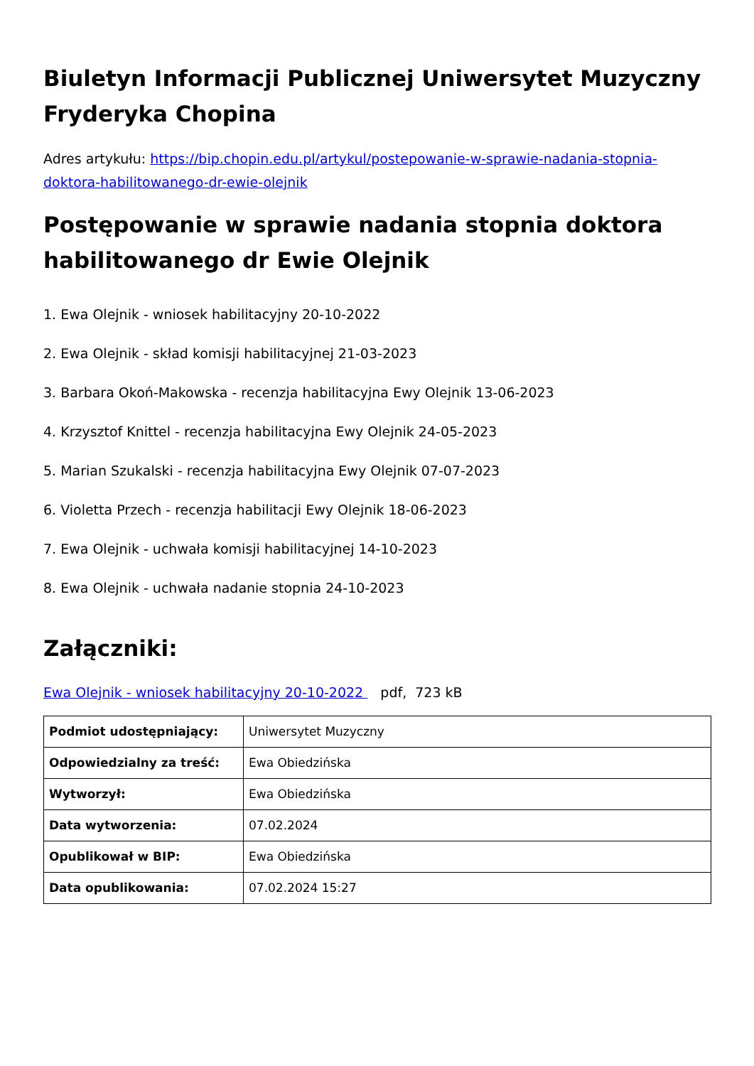Biuletyn Informacji Publicznej Uniwersytet Muzyczny Fryderyka Chopina
Adres artykułu: https://bip.chopin.edu.pl/artykul/postepowanie-w-sprawie-nadania-stopnia-doktora-habilitowanego-dr-ewie-olejnik
Postępowanie w sprawie nadania stopnia doktora habilitowanego dr Ewie Olejnik
1. Ewa Olejnik - wniosek habilitacyjny 20-10-2022
2. Ewa Olejnik - skład komisji habilitacyjnej 21-03-2023
3. Barbara Okoń-Makowska - recenzja habilitacyjna Ewy Olejnik 13-06-2023
4. Krzysztof Knittel - recenzja habilitacyjna Ewy Olejnik 24-05-2023
5. Marian Szukalski - recenzja habilitacyjna Ewy Olejnik 07-07-2023
6. Violetta Przech - recenzja habilitacji Ewy Olejnik 18-06-2023
7. Ewa Olejnik - uchwała komisji habilitacyjnej 14-10-2023
8. Ewa Olejnik - uchwała nadanie stopnia 24-10-2023
Załączniki:
Ewa Olejnik - wniosek habilitacyjny 20-10-2022 pdf, 723 kB
| Podmiot udostępniający: | Uniwersytet Muzyczny |
| Odpowiedzialny za treść: | Ewa Obiedzińska |
| Wytworzył: | Ewa Obiedzińska |
| Data wytworzenia: | 07.02.2024 |
| Opublikował w BIP: | Ewa Obiedzińska |
| Data opublikowania: | 07.02.2024 15:27 |